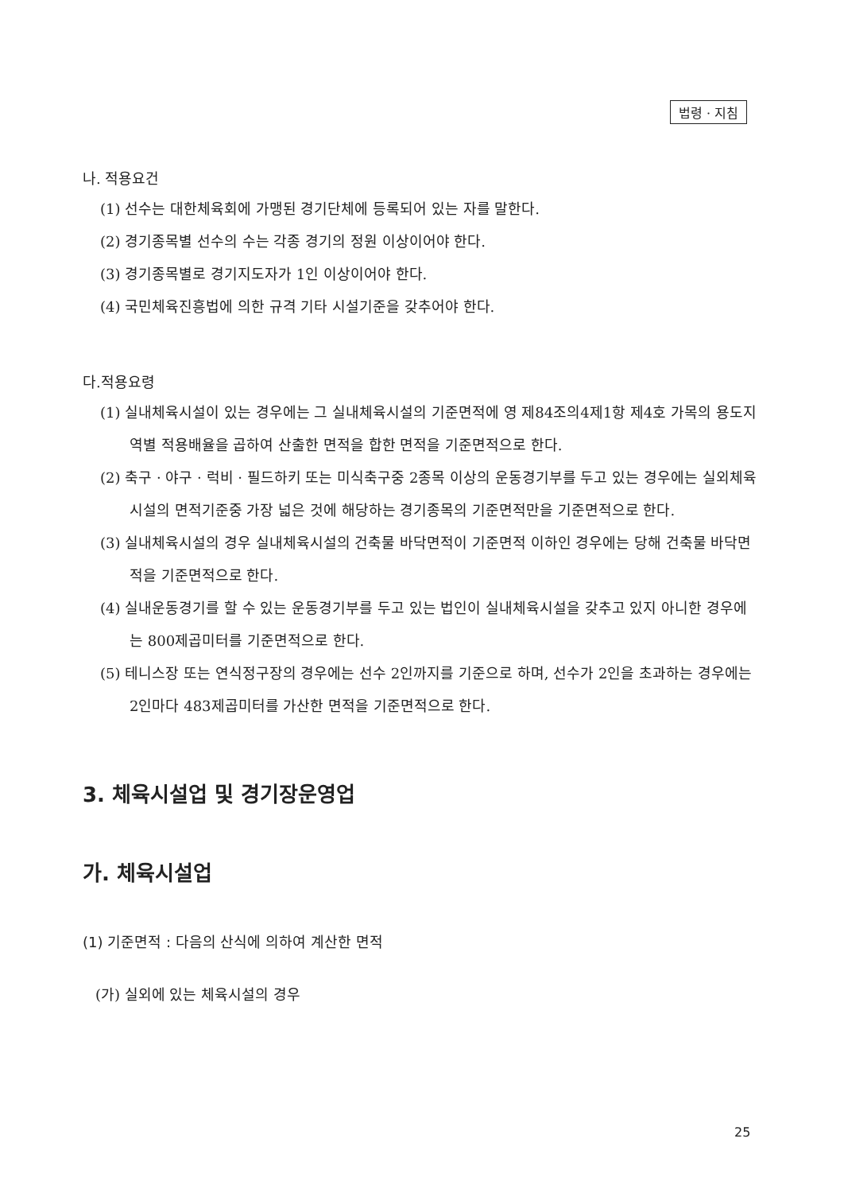법령 · 지침
나. 적용요건
(1) 선수는 대한체육회에 가맹된 경기단체에 등록되어 있는 자를 말한다.
(2) 경기종목별 선수의 수는 각종 경기의 정원 이상이어야 한다.
(3) 경기종목별로 경기지도자가 1인 이상이어야 한다.
(4) 국민체육진흥법에 의한 규격 기타 시설기준을 갖추어야 한다.
다.적용요령
(1) 실내체육시설이 있는 경우에는 그 실내체육시설의 기준면적에 영 제84조의4제1항 제4호 가목의 용도지역별 적용배율을 곱하여 산출한 면적을 합한 면적을 기준면적으로 한다.
(2) 축구 · 야구 · 럭비 · 필드하키 또는 미식축구중 2종목 이상의 운동경기부를 두고 있는 경우에는 실외체육시설의 면적기준중 가장 넓은 것에 해당하는 경기종목의 기준면적만을 기준면적으로 한다.
(3) 실내체육시설의 경우 실내체육시설의 건축물 바닥면적이 기준면적 이하인 경우에는 당해 건축물 바닥면적을 기준면적으로 한다.
(4) 실내운동경기를 할 수 있는 운동경기부를 두고 있는 법인이 실내체육시설을 갖추고 있지 아니한 경우에는 800제곱미터를 기준면적으로 한다.
(5) 테니스장 또는 연식정구장의 경우에는 선수 2인까지를 기준으로 하며, 선수가 2인을 초과하는 경우에는 2인마다 483제곱미터를 가산한 면적을 기준면적으로 한다.
3. 체육시설업 및 경기장운영업
가. 체육시설업
(1) 기준면적 : 다음의 산식에 의하여 계산한 면적
(가) 실외에 있는 체육시설의 경우
25